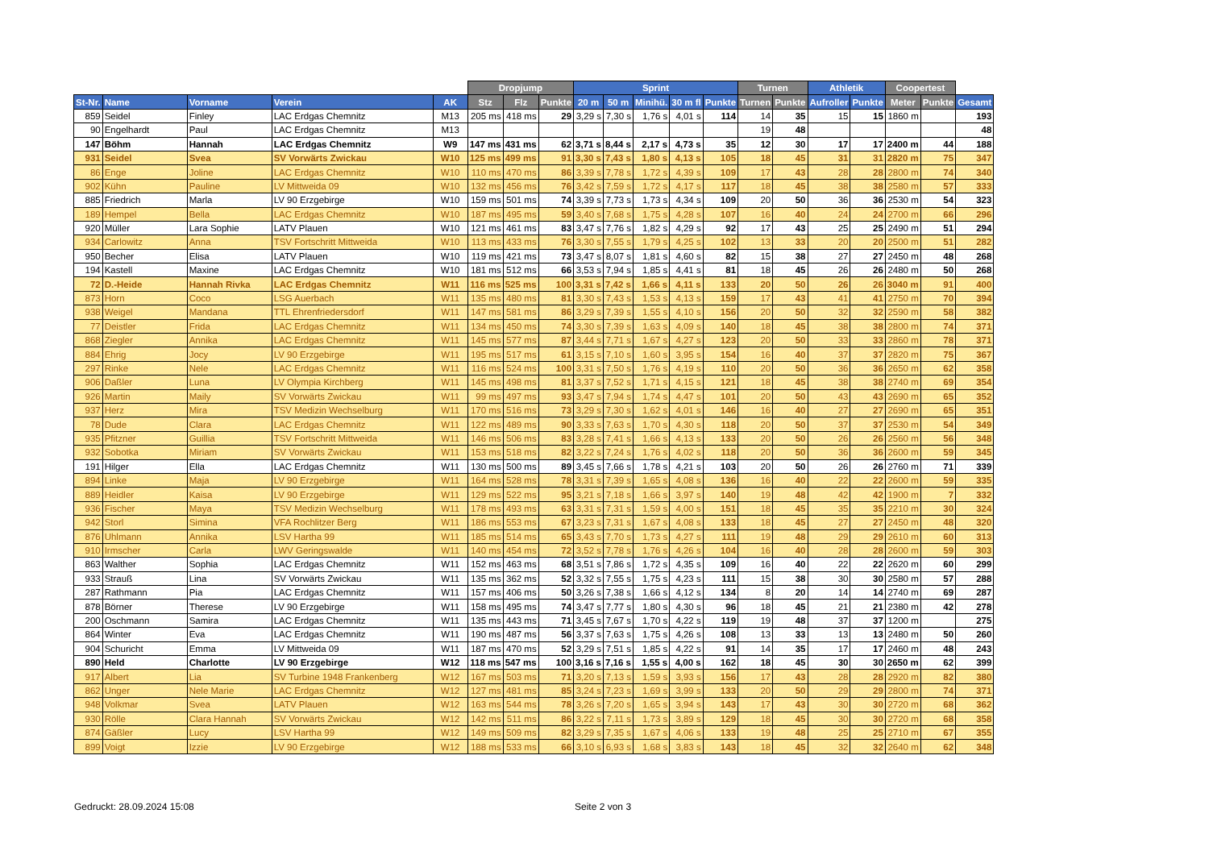| | | | | | Dropjump | | | Sprint | | | | | Turnen | | Athletik | | Coopertest | | |
| --- | --- | --- | --- | --- | --- | --- | --- | --- | --- | --- | --- | --- | --- | --- | --- | --- | --- | --- | --- |
| St-Nr. | Name | Vorname | Verein | AK | Stz | Flz | Punkte | 20 m | 50 m | Minihü. | 30 m fl | Punkte | Turnen | Punkte | Aufroller | Punkte | Meter | Punkte | Gesamt |
| 859 | Seidel | Finley | LAC Erdgas Chemnitz | M13 | 205 ms | 418 ms | 29 | 3,29 s | 7,30 s | 1,76 s | 4,01 s | 114 | 14 | 35 | 15 | 15 | 1860 m | | 193 |
| 90 | Engelhardt | Paul | LAC Erdgas Chemnitz | M13 | | | | | | | | | 19 | 48 | | | | | 48 |
| 147 | Böhm | Hannah | LAC Erdgas Chemnitz | W9 | 147 ms | 431 ms | 62 | 3,71 s | 8,44 s | 2,17 s | 4,73 s | 35 | 12 | 30 | 17 | 17 | 2400 m | 44 | 188 |
| 931 | Seidel | Svea | SV Vorwärts Zwickau | W10 | 125 ms | 499 ms | 91 | 3,30 s | 7,43 s | 1,80 s | 4,13 s | 105 | 18 | 45 | 31 | 31 | 2820 m | 75 | 347 |
| 86 | Enge | Joline | LAC Erdgas Chemnitz | W10 | 110 ms | 470 ms | 86 | 3,39 s | 7,78 s | 1,72 s | 4,39 s | 109 | 17 | 43 | 28 | 28 | 2800 m | 74 | 340 |
| 902 | Kühn | Pauline | LV Mittweida 09 | W10 | 132 ms | 456 ms | 76 | 3,42 s | 7,59 s | 1,72 s | 4,17 s | 117 | 18 | 45 | 38 | 38 | 2580 m | 57 | 333 |
| 885 | Friedrich | Marla | LV 90 Erzgebirge | W10 | 159 ms | 501 ms | 74 | 3,39 s | 7,73 s | 1,73 s | 4,34 s | 109 | 20 | 50 | 36 | 36 | 2530 m | 54 | 323 |
| 189 | Hempel | Bella | LAC Erdgas Chemnitz | W10 | 187 ms | 495 ms | 59 | 3,40 s | 7,68 s | 1,75 s | 4,28 s | 107 | 16 | 40 | 24 | 24 | 2700 m | 66 | 296 |
| 920 | Müller | Lara Sophie | LATV Plauen | W10 | 121 ms | 461 ms | 83 | 3,47 s | 7,76 s | 1,82 s | 4,29 s | 92 | 17 | 43 | 25 | 25 | 2490 m | 51 | 294 |
| 934 | Carlowitz | Anna | TSV Fortschritt Mittweida | W10 | 113 ms | 433 ms | 76 | 3,30 s | 7,55 s | 1,79 s | 4,25 s | 102 | 13 | 33 | 20 | 20 | 2500 m | 51 | 282 |
| 950 | Becher | Elisa | LATV Plauen | W10 | 119 ms | 421 ms | 73 | 3,47 s | 8,07 s | 1,81 s | 4,60 s | 82 | 15 | 38 | 27 | 27 | 2450 m | 48 | 268 |
| 194 | Kastell | Maxine | LAC Erdgas Chemnitz | W10 | 181 ms | 512 ms | 66 | 3,53 s | 7,94 s | 1,85 s | 4,41 s | 81 | 18 | 45 | 26 | 26 | 2480 m | 50 | 268 |
| 72 | D.-Heide | Hannah Rivka | LAC Erdgas Chemnitz | W11 | 116 ms | 525 ms | 100 | 3,31 s | 7,42 s | 1,66 s | 4,11 s | 133 | 20 | 50 | 26 | 26 | 3040 m | 91 | 400 |
| 873 | Horn | Coco | LSG Auerbach | W11 | 135 ms | 480 ms | 81 | 3,30 s | 7,43 s | 1,53 s | 4,13 s | 159 | 17 | 43 | 41 | 41 | 2750 m | 70 | 394 |
| 938 | Weigel | Mandana | TTL Ehrenfriedersdorf | W11 | 147 ms | 581 ms | 86 | 3,29 s | 7,39 s | 1,55 s | 4,10 s | 156 | 20 | 50 | 32 | 32 | 2590 m | 58 | 382 |
| 77 | Deistler | Frida | LAC Erdgas Chemnitz | W11 | 134 ms | 450 ms | 74 | 3,30 s | 7,39 s | 1,63 s | 4,09 s | 140 | 18 | 45 | 38 | 38 | 2800 m | 74 | 371 |
| 868 | Ziegler | Annika | LAC Erdgas Chemnitz | W11 | 145 ms | 577 ms | 87 | 3,44 s | 7,71 s | 1,67 s | 4,27 s | 123 | 20 | 50 | 33 | 33 | 2860 m | 78 | 371 |
| 884 | Ehrig | Jocy | LV 90 Erzgebirge | W11 | 195 ms | 517 ms | 61 | 3,15 s | 7,10 s | 1,60 s | 3,95 s | 154 | 16 | 40 | 37 | 37 | 2820 m | 75 | 367 |
| 297 | Rinke | Nele | LAC Erdgas Chemnitz | W11 | 116 ms | 524 ms | 100 | 3,31 s | 7,50 s | 1,76 s | 4,19 s | 110 | 20 | 50 | 36 | 36 | 2650 m | 62 | 358 |
| 906 | Daßler | Luna | LV Olympia Kirchberg | W11 | 145 ms | 498 ms | 81 | 3,37 s | 7,52 s | 1,71 s | 4,15 s | 121 | 18 | 45 | 38 | 38 | 2740 m | 69 | 354 |
| 926 | Martin | Maily | SV Vorwärts Zwickau | W11 | 99 ms | 497 ms | 93 | 3,47 s | 7,94 s | 1,74 s | 4,47 s | 101 | 20 | 50 | 43 | 43 | 2690 m | 65 | 352 |
| 937 | Herz | Mira | TSV Medizin Wechselburg | W11 | 170 ms | 516 ms | 73 | 3,29 s | 7,30 s | 1,62 s | 4,01 s | 146 | 16 | 40 | 27 | 27 | 2690 m | 65 | 351 |
| 78 | Dude | Clara | LAC Erdgas Chemnitz | W11 | 122 ms | 489 ms | 90 | 3,33 s | 7,63 s | 1,70 s | 4,30 s | 118 | 20 | 50 | 37 | 37 | 2530 m | 54 | 349 |
| 935 | Pfitzner | Guillia | TSV Fortschritt Mittweida | W11 | 146 ms | 506 ms | 83 | 3,28 s | 7,41 s | 1,66 s | 4,13 s | 133 | 20 | 50 | 26 | 26 | 2560 m | 56 | 348 |
| 932 | Sobotka | Miriam | SV Vorwärts Zwickau | W11 | 153 ms | 518 ms | 82 | 3,22 s | 7,24 s | 1,76 s | 4,02 s | 118 | 20 | 50 | 36 | 36 | 2600 m | 59 | 345 |
| 191 | Hilger | Ella | LAC Erdgas Chemnitz | W11 | 130 ms | 500 ms | 89 | 3,45 s | 7,66 s | 1,78 s | 4,21 s | 103 | 20 | 50 | 26 | 26 | 2760 m | 71 | 339 |
| 894 | Linke | Maja | LV 90 Erzgebirge | W11 | 164 ms | 528 ms | 78 | 3,31 s | 7,39 s | 1,65 s | 4,08 s | 136 | 16 | 40 | 22 | 22 | 2600 m | 59 | 335 |
| 889 | Heidler | Kaisa | LV 90 Erzgebirge | W11 | 129 ms | 522 ms | 95 | 3,21 s | 7,18 s | 1,66 s | 3,97 s | 140 | 19 | 48 | 42 | 42 | 1900 m | 7 | 332 |
| 936 | Fischer | Maya | TSV Medizin Wechselburg | W11 | 178 ms | 493 ms | 63 | 3,31 s | 7,31 s | 1,59 s | 4,00 s | 151 | 18 | 45 | 35 | 35 | 2210 m | 30 | 324 |
| 942 | Storl | Simina | VFA Rochlitzer Berg | W11 | 186 ms | 553 ms | 67 | 3,23 s | 7,31 s | 1,67 s | 4,08 s | 133 | 18 | 45 | 27 | 27 | 2450 m | 48 | 320 |
| 876 | Uhlmann | Annika | LSV Hartha 99 | W11 | 185 ms | 514 ms | 65 | 3,43 s | 7,70 s | 1,73 s | 4,27 s | 111 | 19 | 48 | 29 | 29 | 2610 m | 60 | 313 |
| 910 | Irmscher | Carla | LWV Geringswalde | W11 | 140 ms | 454 ms | 72 | 3,52 s | 7,78 s | 1,76 s | 4,26 s | 104 | 16 | 40 | 28 | 28 | 2600 m | 59 | 303 |
| 863 | Walther | Sophia | LAC Erdgas Chemnitz | W11 | 152 ms | 463 ms | 68 | 3,51 s | 7,86 s | 1,72 s | 4,35 s | 109 | 16 | 40 | 22 | 22 | 2620 m | 60 | 299 |
| 933 | Strauß | Lina | SV Vorwärts Zwickau | W11 | 135 ms | 362 ms | 52 | 3,32 s | 7,55 s | 1,75 s | 4,23 s | 111 | 15 | 38 | 30 | 30 | 2580 m | 57 | 288 |
| 287 | Rathmann | Pia | LAC Erdgas Chemnitz | W11 | 157 ms | 406 ms | 50 | 3,26 s | 7,38 s | 1,66 s | 4,12 s | 134 | 8 | 20 | 14 | 14 | 2740 m | 69 | 287 |
| 878 | Börner | Therese | LV 90 Erzgebirge | W11 | 158 ms | 495 ms | 74 | 3,47 s | 7,77 s | 1,80 s | 4,30 s | 96 | 18 | 45 | 21 | 21 | 2380 m | 42 | 278 |
| 200 | Oschmann | Samira | LAC Erdgas Chemnitz | W11 | 135 ms | 443 ms | 71 | 3,45 s | 7,67 s | 1,70 s | 4,22 s | 119 | 19 | 48 | 37 | 37 | 1200 m | | 275 |
| 864 | Winter | Eva | LAC Erdgas Chemnitz | W11 | 190 ms | 487 ms | 56 | 3,37 s | 7,63 s | 1,75 s | 4,26 s | 108 | 13 | 33 | 13 | 13 | 2480 m | 50 | 260 |
| 904 | Schuricht | Emma | LV Mittweida 09 | W11 | 187 ms | 470 ms | 52 | 3,29 s | 7,51 s | 1,85 s | 4,22 s | 91 | 14 | 35 | 17 | 17 | 2460 m | 48 | 243 |
| 890 | Held | Charlotte | LV 90 Erzgebirge | W12 | 118 ms | 547 ms | 100 | 3,16 s | 7,16 s | 1,55 s | 4,00 s | 162 | 18 | 45 | 30 | 30 | 2650 m | 62 | 399 |
| 917 | Albert | Lia | SV Turbine 1948 Frankenberg | W12 | 167 ms | 503 ms | 71 | 3,20 s | 7,13 s | 1,59 s | 3,93 s | 156 | 17 | 43 | 28 | 28 | 2920 m | 82 | 380 |
| 862 | Unger | Nele Marie | LAC Erdgas Chemnitz | W12 | 127 ms | 481 ms | 85 | 3,24 s | 7,23 s | 1,69 s | 3,99 s | 133 | 20 | 50 | 29 | 29 | 2800 m | 74 | 371 |
| 948 | Volkmar | Svea | LATV Plauen | W12 | 163 ms | 544 ms | 78 | 3,26 s | 7,20 s | 1,65 s | 3,94 s | 143 | 17 | 43 | 30 | 30 | 2720 m | 68 | 362 |
| 930 | Rölle | Clara Hannah | SV Vorwärts Zwickau | W12 | 142 ms | 511 ms | 86 | 3,22 s | 7,11 s | 1,73 s | 3,89 s | 129 | 18 | 45 | 30 | 30 | 2720 m | 68 | 358 |
| 874 | Gäßler | Lucy | LSV Hartha 99 | W12 | 149 ms | 509 ms | 82 | 3,29 s | 7,35 s | 1,67 s | 4,06 s | 133 | 19 | 48 | 25 | 25 | 2710 m | 67 | 355 |
| 899 | Voigt | Izzie | LV 90 Erzgebirge | W12 | 188 ms | 533 ms | 66 | 3,10 s | 6,93 s | 1,68 s | 3,83 s | 143 | 18 | 45 | 32 | 32 | 2640 m | 62 | 348 |
Gedruckt: 28.09.2024 15:08 Seite 2 von 3